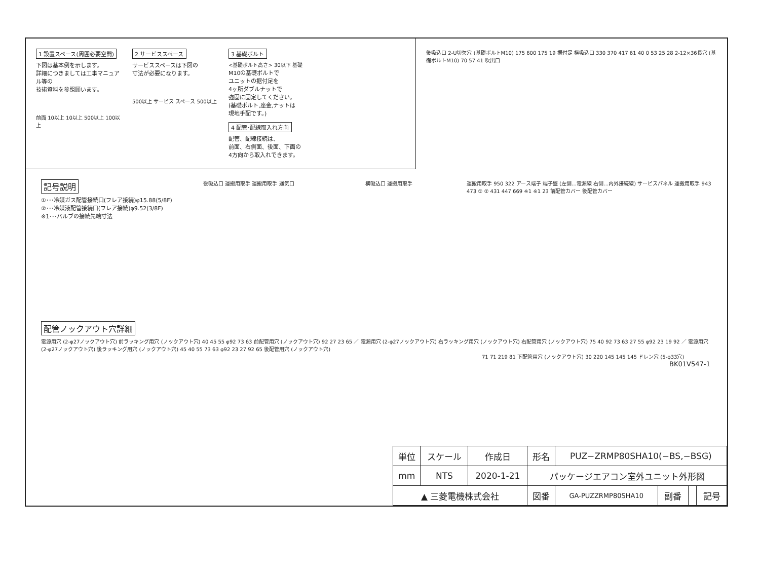1 設置スペース(周囲必要空間)
下図は基本例を示します。
詳細につきましては工事マニュアル等の
技術資料を参照願います。
前面 10以上 10以上 500以上 100以上
2 サービススペース
サービススペースは下図の
寸法が必要になります。
500以上 サービス スペース 500以上
3 基礎ボルト
<基礎ボルト高さ> 30以下 基礎
M10の基礎ボルトで
ユニットの据付足を
4ヶ所ダブルナットで
強固に固定してください。
(基礎ボルト,座金,ナットは
現地手配です。)
4 配管･配線取入れ方向
配管、配線接続は、
前面、右側面、後面、下面の
4方向から取入れできます。
後吸込口 2-U切欠穴 (基礎ボルトM10) 175 600 175 19 据付足 横吸込口 330 370 417 61 40 0 53 25 28 2-12×36長穴 (基礎ボルトM10) 70 57 41 吹出口
記号説明
①･･･冷媒ガス配管接続口(フレア接続)φ15.88(5/8F)
②･･･冷媒液配管接続口(フレア接続)φ9.52(3/8F)
※1･･･バルブの接続先端寸法
後吸込口 運搬用取手 運搬用取手 通気口 横吸込口 運搬用取手 運搬用取手 950 322 アース端子 端子盤 (左側…電源線 右側…内外接続線) サービスパネル 運搬用取手 943 473 ① ② 431 447 669 ※1 ※1 23 前配管カバー 後配管カバー
配管ノックアウト穴詳細
電源用穴 (2-φ27ノックアウト穴) 前ラッキング用穴 (ノックアウト穴) 40 45 55 φ92 73 63 前配管用穴 (ノックアウト穴) 92 27 23 65 ／ 電源用穴 (2-φ27ノックアウト穴) 右ラッキング用穴 (ノックアウト穴) 右配管用穴 (ノックアウト穴) 75 40 92 73 63 27 55 φ92 23 19 92 ／ 電源用穴 (2-φ27ノックアウト穴) 後ラッキング用穴 (ノックアウト穴) 45 40 55 73 63 φ92 23 27 92 65 後配管用穴 (ノックアウト穴)
71 71 219 81 下配管用穴 (ノックアウト穴) 30 220 145 145 145 ドレン穴 (5-φ33穴)
BK01V547-1
| 単位 | スケール | 作成日 | 形名 | PUZ−ZRMP80SHA10(−BS,−BSG) | | | |
| mm | NTS | 2020-1-21 | パッケージエアコン室外ユニット外形図 | | | | |
| ▲ 三菱電機株式会社 | | | 図番 | GA-PUZZRMP80SHA10 | 副番 | | 記号 |